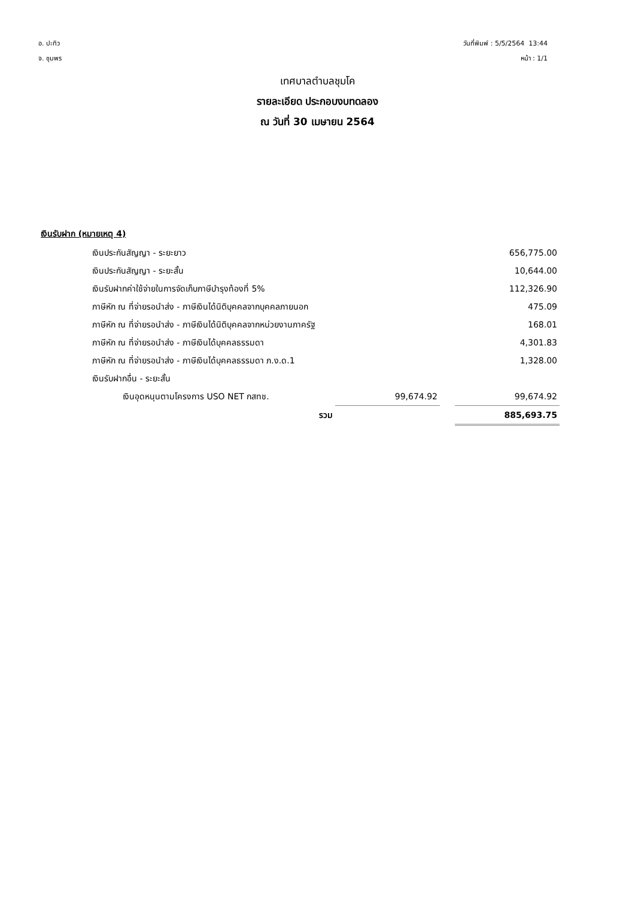อ. ปะทิว
จ. ชุมพร
วันที่พิมพ์ : 5/5/2564 13:44
หน้า : 1/1
เทศบาลตำบลชุมโค
รายละเอียด ประกอบงบทดลอง
ณ วันที่ 30 เมษายน 2564
เงินรับฝาก (หมายเหตุ 4)
| เงินประกันสัญญา - ระยะยาว | | | 656,775.00 |
| เงินประกันสัญญา - ระยะสั้น | | | 10,644.00 |
| เงินรับฝากค่าใช้จ่ายในการจัดเก็บภาษีบำรุงท้องที่ 5% | | | 112,326.90 |
| ภาษีหัก ณ ที่จ่ายรอนำส่ง - ภาษีเงินได้นิติบุคคลจากบุคคลภายนอก | | | 475.09 |
| ภาษีหัก ณ ที่จ่ายรอนำส่ง - ภาษีเงินได้นิติบุคคลจากหน่วยงานภาครัฐ | | | 168.01 |
| ภาษีหัก ณ ที่จ่ายรอนำส่ง - ภาษีเงินได้บุคคลธรรมดา | | | 4,301.83 |
| ภาษีหัก ณ ที่จ่ายรอนำส่ง - ภาษีเงินได้บุคคลธรรมดา ภ.ง.ด.1 | | | 1,328.00 |
| เงินรับฝากอื่น - ระยะสั้น | | | |
| เงินอุดหนุนตามโครงการ USO NET กสทช. | 99,674.92 | | 99,674.92 |
| รวม | | | 885,693.75 |